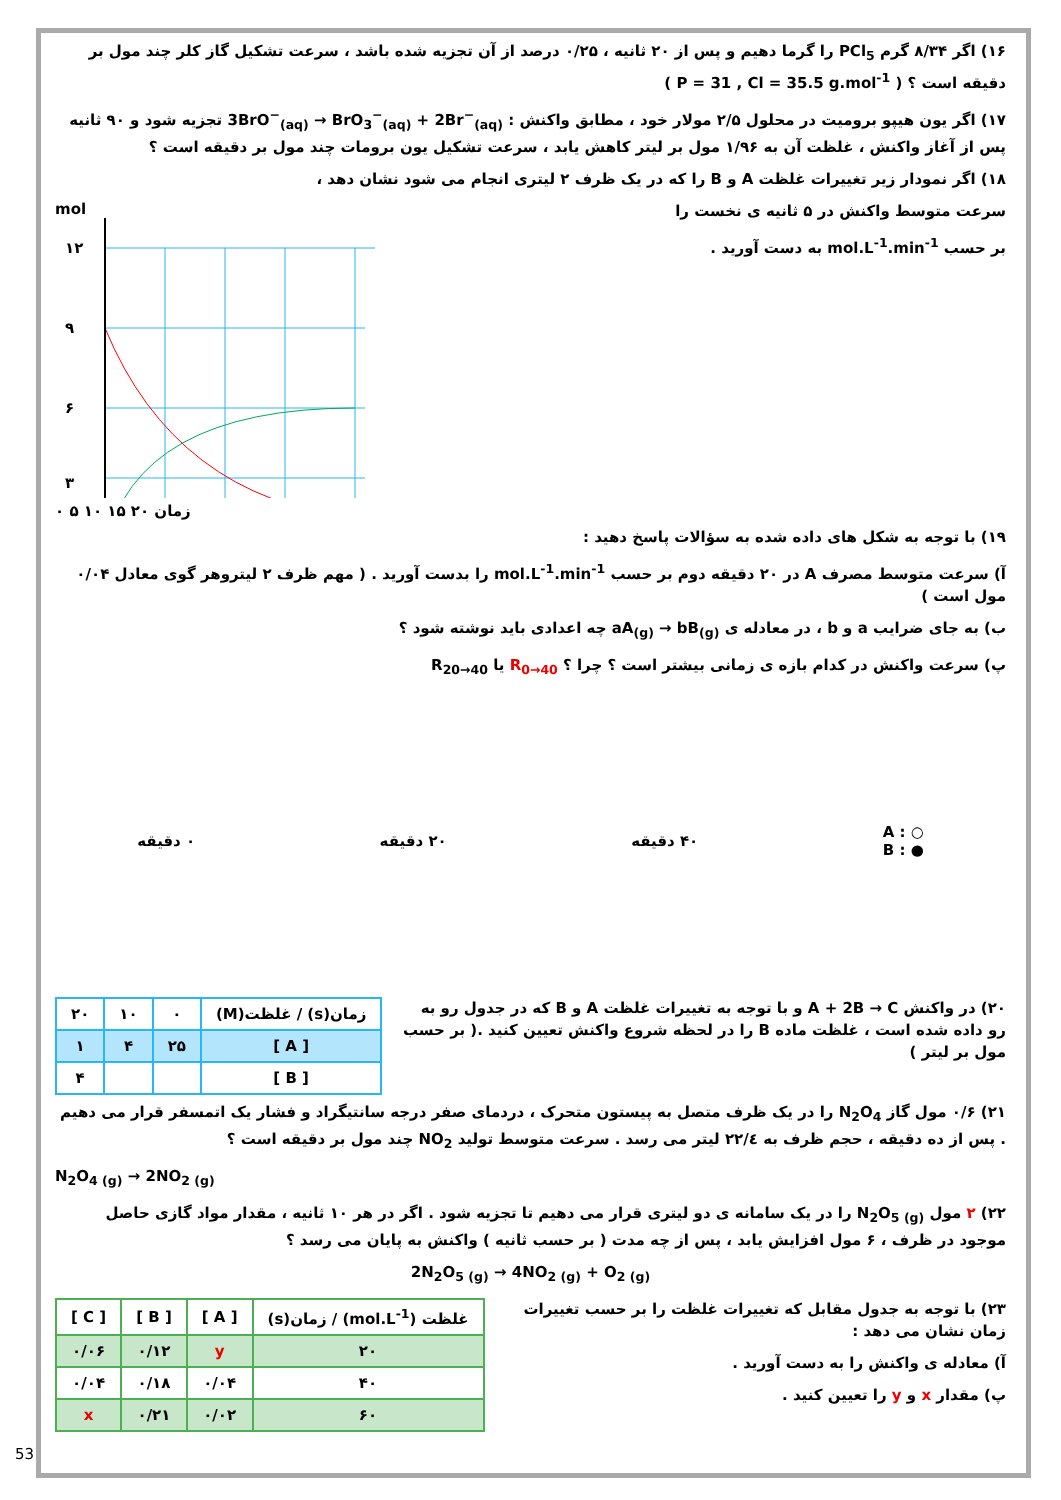۱۶) اگر ۸/۳۴ گرم PCl<sub>5</sub> را گرما دهیم و پس از ۲۰ ثانیه ، ۰/۲۵ درصد از آن تجزیه شده باشد ، سرعت تشکیل گاز کلر چند مول بر دقیقه است ؟ ( P = 31 , Cl = 35.5 g.mol<sup>-1</sup> )
۱۷) اگر یون هیپو برومیت در محلول ۲/۵ مولار خود ، مطابق واکنش : 3BrO<sup>−</sup><sub>(aq)</sub> → BrO<sub>3</sub><sup>−</sup><sub>(aq)</sub> + 2Br<sup>−</sup><sub>(aq)</sub> تجزیه شود و ۹۰ ثانیه پس از آغاز واکنش ، غلظت آن به ۱/۹۶ مول بر لیتر کاهش یابد ، سرعت تشکیل یون برومات چند مول بر دقیقه است ؟
۱۸) اگر نمودار زیر تغییرات غلظت A و B را که در یک ظرف ۲ لیتری انجام می شود نشان دهد ،
سرعت متوسط واکنش در ۵ ثانیه ی نخست را
بر حسب mol.L<sup>-1</sup>.min<sup>-1</sup> به دست آورید .
mol
۱۲
۹
۶
۳
۰ ۵ ۱۰ ۱۵ ۲۰ زمان
۱۹) با توجه به شکل های داده شده به سؤالات پاسخ دهید :
آ) سرعت متوسط مصرف A در ۲۰ دقیقه دوم بر حسب mol.L<sup>-1</sup>.min<sup>-1</sup> را بدست آورید . ( مهم ظرف ۲ لیتروهر گوی معادل ۰/۰۴ مول است )
ب) به جای ضرایب a و b ، در معادله ی aA<sub>(g)</sub> → bB<sub>(g)</sub> چه اعدادی باید نوشته شود ؟
پ) سرعت واکنش در کدام بازه ی زمانی بیشتر است ؟ چرا ؟ R<sub>0→40</sub> یا R<sub>20→40</sub>
○ : A
● : B
۴۰ دقیقه ۲۰ دقیقه ۰ دقیقه
۲۰) در واکنش A + 2B → C و با توجه به تغییرات غلظت A و B که در جدول رو به رو داده شده است ، غلظت ماده B را در لحظه شروع واکنش تعیین کنید .( بر حسب مول بر لیتر )
| زمان(s) / غلظت(M) | ۰ | ۱۰ | ۲۰ |
| --- | --- | --- | --- |
| [ A ] | ۲۵ | ۴ | ۱ |
| [ B ] | | | ۴ |
۲۱) ۰/۶ مول گاز N<sub>2</sub>O<sub>4</sub> را در یک ظرف متصل به پیستون متحرک ، دردمای صفر درجه سانتیگراد و فشار یک اتمسفر قرار می دهیم . پس از ده دقیقه ، حجم ظرف به ۲۲/٤ لیتر می رسد . سرعت متوسط تولید NO<sub>2</sub> چند مول بر دقیقه است ؟
N<sub>2</sub>O<sub>4 (g)</sub> → 2NO<sub>2 (g)</sub>
۲۲) ۲ مول N<sub>2</sub>O<sub>5 (g)</sub> را در یک سامانه ی دو لیتری قرار می دهیم تا تجزیه شود . اگر در هر ۱۰ ثانیه ، مقدار مواد گازی حاصل موجود در ظرف ، ۶ مول افزایش یابد ، پس از چه مدت ( بر حسب ثانیه ) واکنش به پایان می رسد ؟
2N<sub>2</sub>O<sub>5 (g)</sub> → 4NO<sub>2 (g)</sub> + O<sub>2 (g)</sub>
۲۳) با توجه به جدول مقابل که تغییرات غلظت را بر حسب تغییرات زمان نشان می دهد :
آ) معادله ی واکنش را به دست آورید .
پ) مقدار x و y را تعیین کنید .
| غلظت (mol.L<sup>-1</sup>) / زمان(s) | [ A ] | [ B ] | [ C ] |
| --- | --- | --- | --- |
| ۲۰ | y | ۰/۱۲ | ۰/۰۶ |
| ۴۰ | ۰/۰۴ | ۰/۱۸ | ۰/۰۴ |
| ۶۰ | ۰/۰۲ | ۰/۲۱ | x |
53